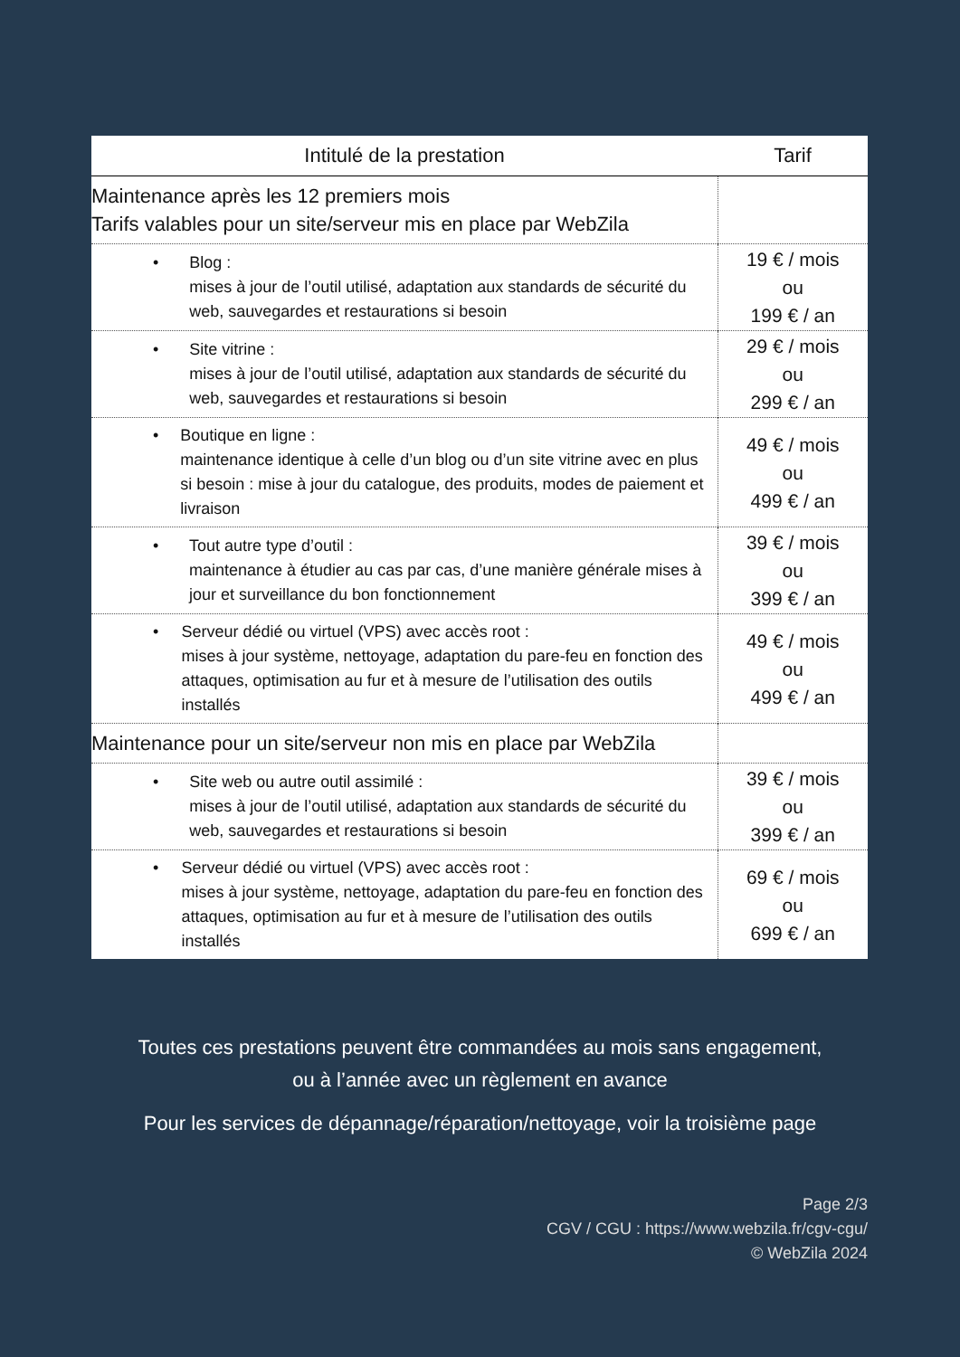| Intitulé de la prestation | Tarif |
| --- | --- |
| Maintenance après les 12 premiers mois Tarifs valables pour un site/serveur mis en place par WebZila | |
| • Blog : mises à jour de l’outil utilisé, adaptation aux standards de sécurité du web, sauvegardes et restaurations si besoin | 19 € / mois ou 199 € / an |
| • Site vitrine : mises à jour de l’outil utilisé, adaptation aux standards de sécurité du web, sauvegardes et restaurations si besoin | 29 € / mois ou 299 € / an |
| • Boutique en ligne : maintenance identique à celle d’un blog ou d’un site vitrine avec en plus si besoin : mise à jour du catalogue, des produits, modes de paiement et livraison | 49 € / mois ou 499 € / an |
| • Tout autre type d’outil : maintenance à étudier au cas par cas, d’une manière générale mises à jour et surveillance du bon fonctionnement | 39 € / mois ou 399 € / an |
| • Serveur dédié ou virtuel (VPS) avec accès root : mises à jour système, nettoyage, adaptation du pare-feu en fonction des attaques, optimisation au fur et à mesure de l’utilisation des outils installés | 49 € / mois ou 499 € / an |
| Maintenance pour un site/serveur non mis en place par WebZila | |
| • Site web ou autre outil assimilé : mises à jour de l’outil utilisé, adaptation aux standards de sécurité du web, sauvegardes et restaurations si besoin | 39 € / mois ou 399 € / an |
| • Serveur dédié ou virtuel (VPS) avec accès root : mises à jour système, nettoyage, adaptation du pare-feu en fonction des attaques, optimisation au fur et à mesure de l’utilisation des outils installés | 69 € / mois ou 699 € / an |
Toutes ces prestations peuvent être commandées au mois sans engagement,
ou à l’année avec un règlement en avance
Pour les services de dépannage/réparation/nettoyage, voir la troisième page
Page 2/3
CGV / CGU : https://www.webzila.fr/cgv-cgu/
© WebZila 2024